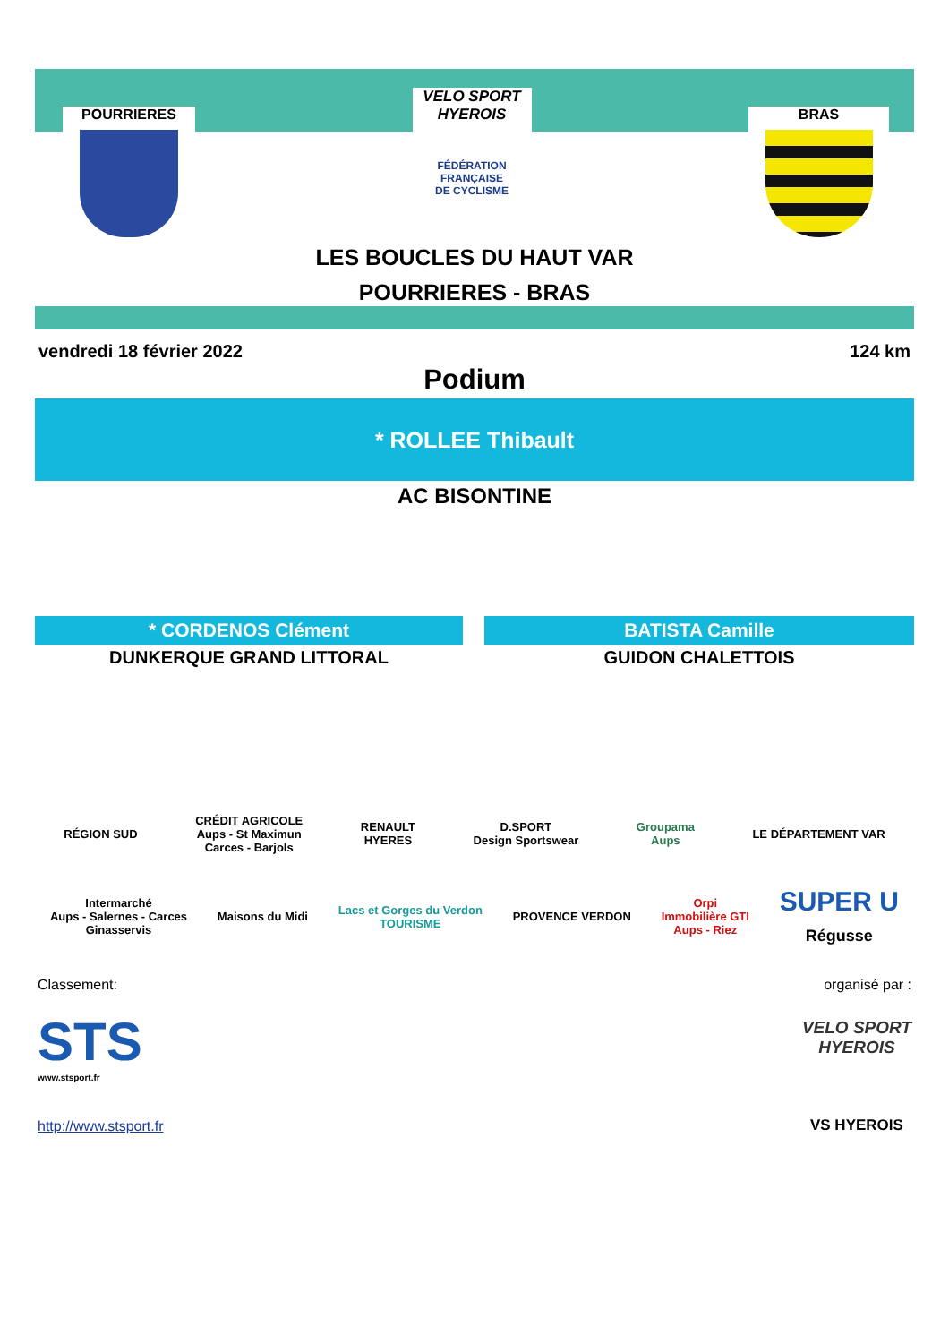POURRIERES
VELO SPORT
HYEROIS
FÉDÉRATION FRANÇAISE
DE CYCLISME
BRAS
LES BOUCLES DU HAUT VAR
POURRIERES - BRAS
vendredi 18 février 2022 124 km
Podium
* ROLLEE Thibault
AC BISONTINE
* CORDENOS Clément
DUNKERQUE GRAND LITTORAL
BATISTA Camille
GUIDON CHALETTOIS
RÉGION SUD CRÉDIT AGRICOLE
Aups - St Maximun
Carces - Barjols RENAULT
HYERES D.SPORT
Design Sportswear Groupama
Aups LE DÉPARTEMENT VAR
Intermarché
Aups - Salernes - Carces
Ginasservis Maisons du Midi Lacs et Gorges du Verdon
TOURISME PROVENCE VERDON Orpi
Immobilière GTI
Aups - Riez SUPER U
Régusse
Classement: organisé par :
STS
www.stsport.fr
http://www.stsport.fr
VELO SPORT
HYEROIS
VS HYEROIS